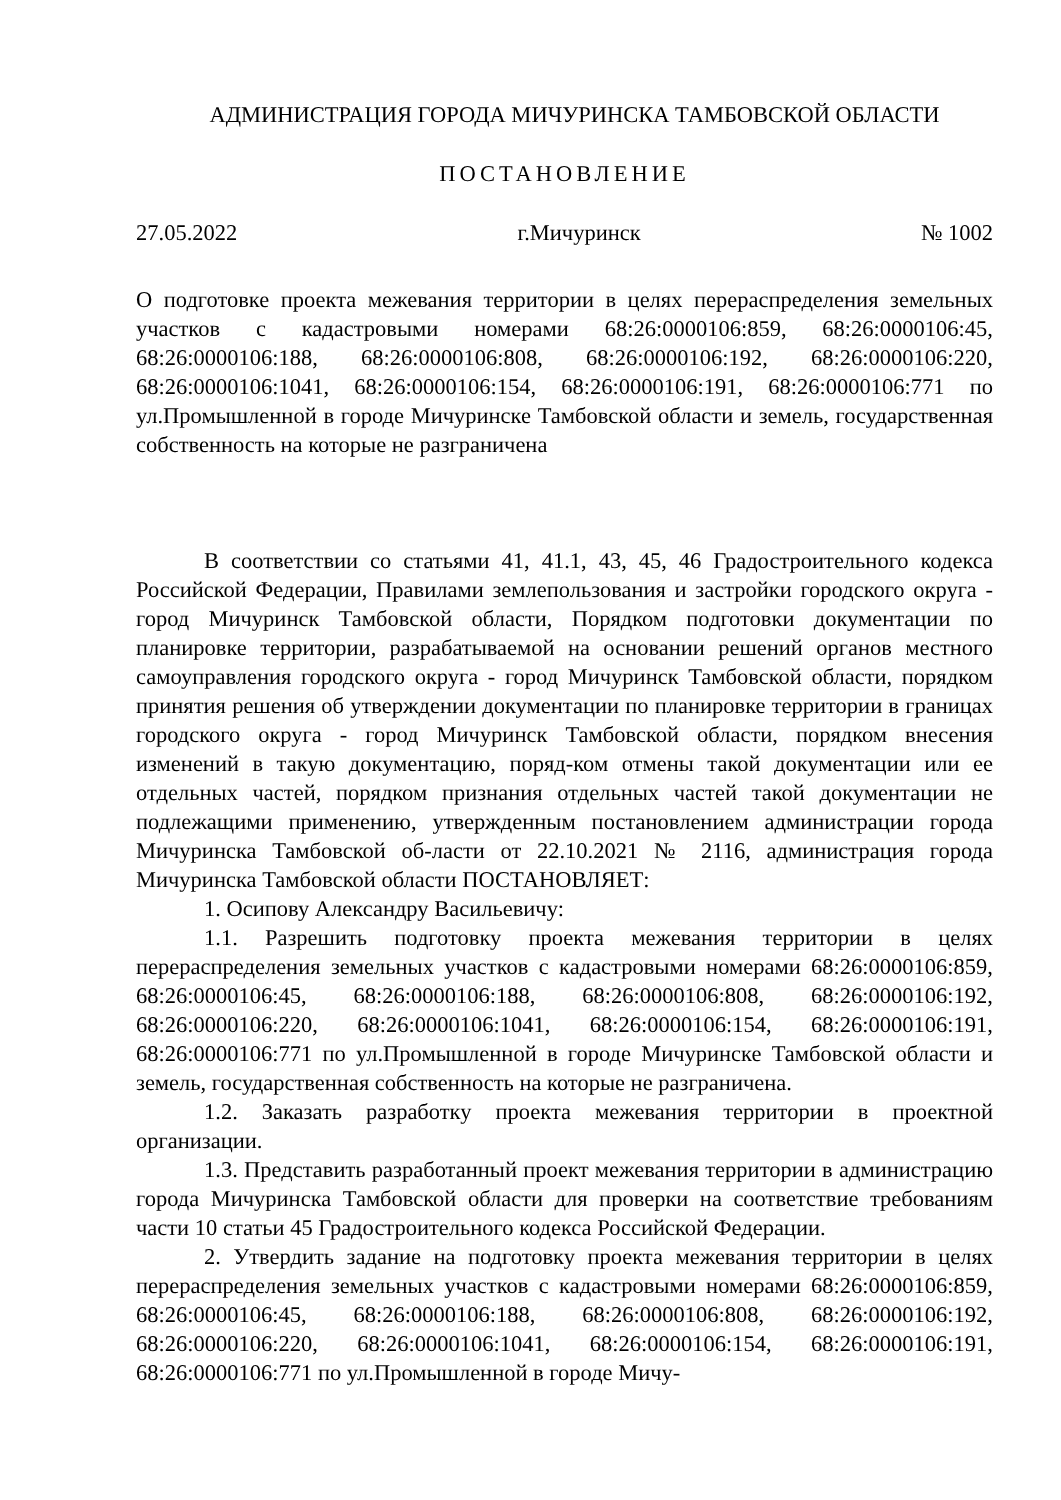АДМИНИСТРАЦИЯ ГОРОДА МИЧУРИНСКА ТАМБОВСКОЙ ОБЛАСТИ
ПОСТАНОВЛЕНИЕ
27.05.2022 г.Мичуринск № 1002
О подготовке проекта межевания территории в целях перераспределения земельных участков с кадастровыми номерами 68:26:0000106:859, 68:26:0000106:45, 68:26:0000106:188, 68:26:0000106:808, 68:26:0000106:192, 68:26:0000106:220, 68:26:0000106:1041, 68:26:0000106:154, 68:26:0000106:191, 68:26:0000106:771 по ул.Промышленной в городе Мичуринске Тамбовской области и земель, государственная собственность на которые не разграничена
В соответствии со статьями 41, 41.1, 43, 45, 46 Градостроительного кодекса Российской Федерации, Правилами землепользования и застройки городского округа - город Мичуринск Тамбовской области, Порядком подготовки документации по планировке территории, разрабатываемой на основании решений органов местного самоуправления городского округа - город Мичуринск Тамбовской области, порядком принятия решения об утверждении документации по планировке территории в границах городского округа - город Мичуринск Тамбовской области, порядком внесения изменений в такую документацию, поряд-ком отмены такой документации или ее отдельных частей, порядком признания отдельных частей такой документации не подлежащими применению, утвержденным постановлением администрации города Мичуринска Тамбовской об-ласти от 22.10.2021 № 2116, администрация города Мичуринска Тамбовской области ПОСТАНОВЛЯЕТ:
1. Осипову Александру Васильевичу:
1.1. Разрешить подготовку проекта межевания территории в целях перераспределения земельных участков с кадастровыми номерами 68:26:0000106:859, 68:26:0000106:45, 68:26:0000106:188, 68:26:0000106:808, 68:26:0000106:192, 68:26:0000106:220, 68:26:0000106:1041, 68:26:0000106:154, 68:26:0000106:191, 68:26:0000106:771 по ул.Промышленной в городе Мичуринске Тамбовской области и земель, государственная собственность на которые не разграничена.
1.2. Заказать разработку проекта межевания территории в проектной организации.
1.3. Представить разработанный проект межевания территории в администрацию города Мичуринска Тамбовской области для проверки на соответствие требованиям части 10 статьи 45 Градостроительного кодекса Российской Федерации.
2. Утвердить задание на подготовку проекта межевания территории в целях перераспределения земельных участков с кадастровыми номерами 68:26:0000106:859, 68:26:0000106:45, 68:26:0000106:188, 68:26:0000106:808, 68:26:0000106:192, 68:26:0000106:220, 68:26:0000106:1041, 68:26:0000106:154, 68:26:0000106:191, 68:26:0000106:771 по ул.Промышленной в городе Мичу-